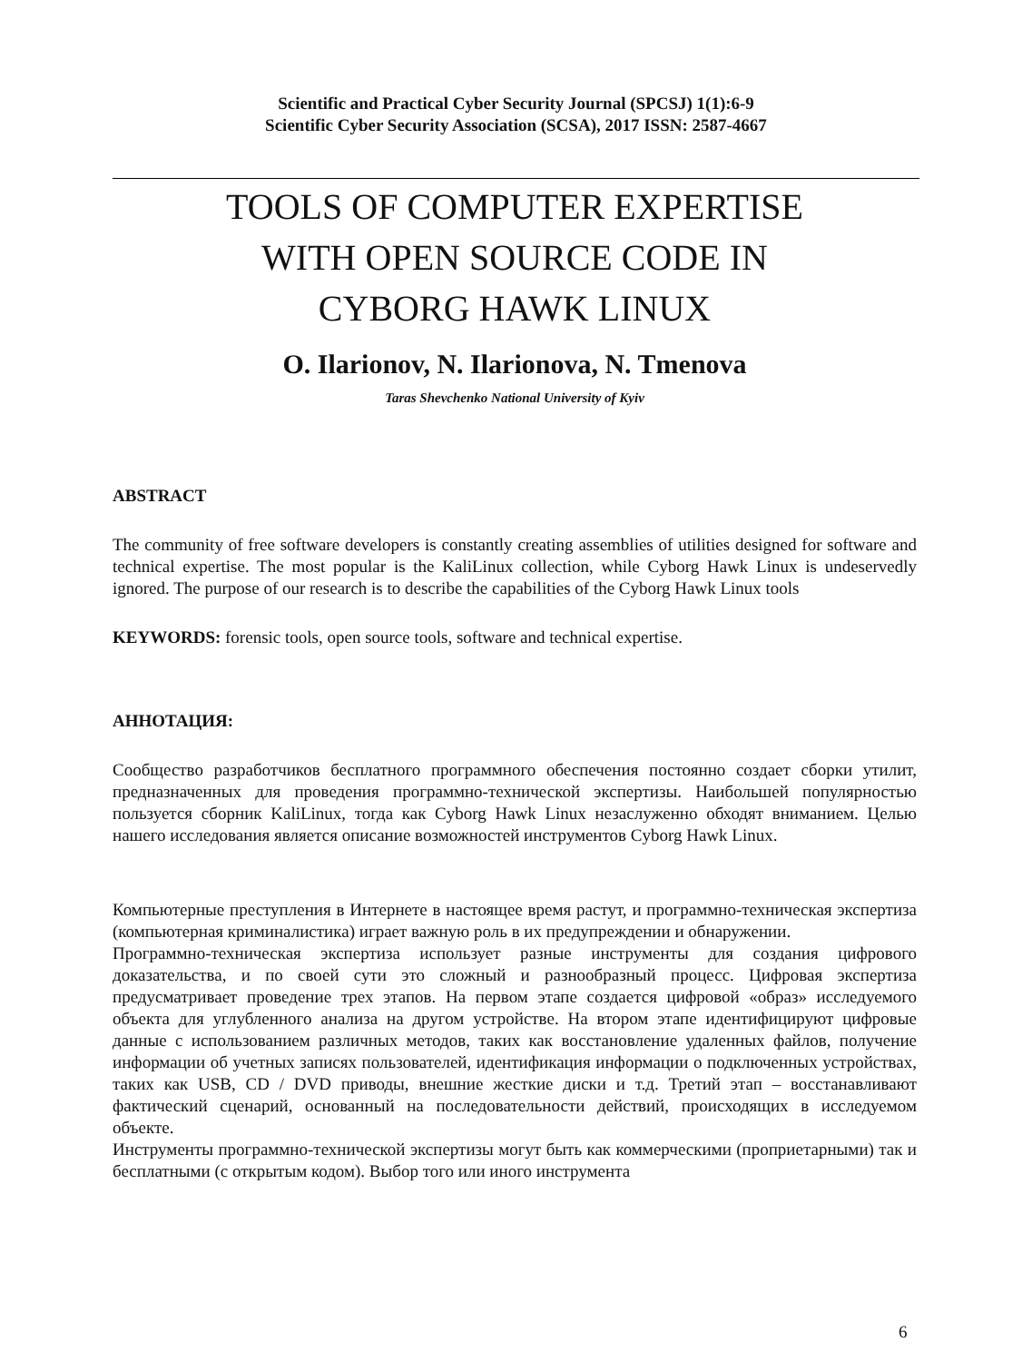Scientific and Practical Cyber Security Journal (SPCSJ) 1(1):6-9
Scientific Cyber Security Association (SCSA), 2017 ISSN: 2587-4667
TOOLS OF COMPUTER EXPERTISE
WITH OPEN SOURCE CODE IN
CYBORG HAWK LINUX
O. Ilarionov, N. Ilarionova, N. Tmenova
Taras Shevchenko National University of Kyiv
ABSTRACT
The community of free software developers is constantly creating assemblies of utilities designed for software and technical expertise. The most popular is the KaliLinux collection, while Cyborg Hawk Linux is undeservedly ignored. The purpose of our research is to describe the capabilities of the Cyborg Hawk Linux tools
KEYWORDS: forensic tools, open source tools, software and technical expertise.
АННОТАЦИЯ:
Сообщество разработчиков бесплатного программного обеспечения постоянно создает сборки утилит, предназначенных для проведения программно-технической экспертизы. Наибольшей популярностью пользуется сборник KaliLinux, тогда как Cyborg Hawk Linux незаслуженно обходят вниманием. Целью нашего исследования является описание возможностей инструментов Cyborg Hawk Linux.
Компьютерные преступления в Интернете в настоящее время растут, и программно-техническая экспертиза (компьютерная криминалистика) играет важную роль в их предупреждении и обнаружении.
Программно-техническая экспертиза использует разные инструменты для создания цифрового доказательства, и по своей сути это сложный и разнообразный процесс. Цифровая экспертиза предусматривает проведение трех этапов. На первом этапе создается цифровой «образ» исследуемого объекта для углубленного анализа на другом устройстве. На втором этапе идентифицируют цифровые данные с использованием различных методов, таких как восстановление удаленных файлов, получение информации об учетных записях пользователей, идентификация информации о подключенных устройствах, таких как USB, CD / DVD приводы, внешние жесткие диски и т.д. Третий этап – восстанавливают фактический сценарий, основанный на последовательности действий, происходящих в исследуемом объекте.
Инструменты программно-технической экспертизы могут быть как коммерческими (проприетарными) так и бесплатными (с открытым кодом). Выбор того или иного инструмента
6